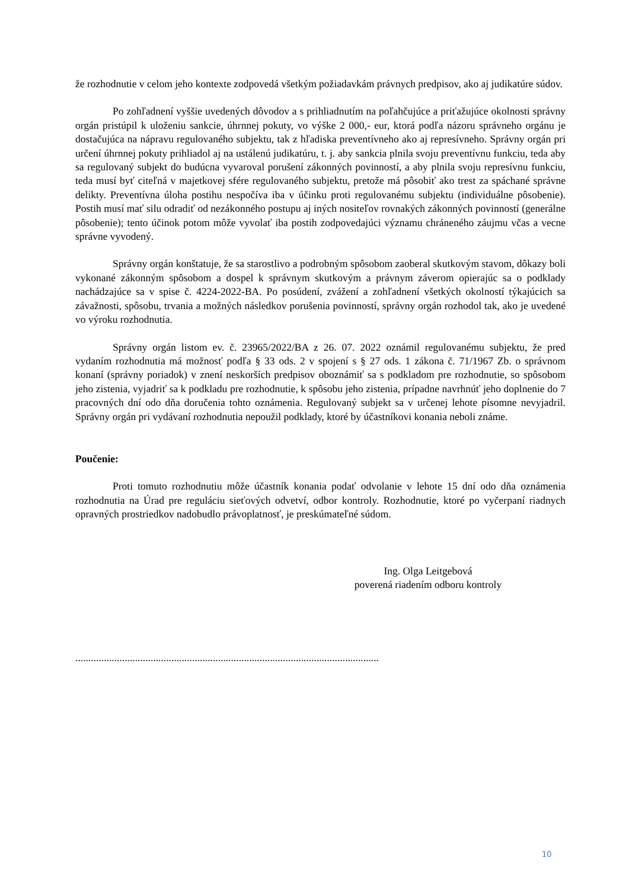že rozhodnutie v celom jeho kontexte zodpovedá všetkým požiadavkám právnych predpisov, ako aj judikatúre súdov.
Po zohľadnení vyššie uvedených dôvodov a s prihliadnutím na poľahčujúce a priťažujúce okolnosti správny orgán pristúpil k uloženiu sankcie, úhrnnej pokuty, vo výške 2 000,- eur, ktorá podľa názoru správneho orgánu je dostačujúca na nápravu regulovaného subjektu, tak z hľadiska preventívneho ako aj represívneho. Správny orgán pri určení úhrnnej pokuty prihliadol aj na ustálenú judikatúru, t. j. aby sankcia plnila svoju preventívnu funkciu, teda aby sa regulovaný subjekt do budúcna vyvaroval porušení zákonných povinností, a aby plnila svoju represívnu funkciu, teda musí byť citeľná v majetkovej sfére regulovaného subjektu, pretože má pôsobiť ako trest za spáchané správne delikty. Preventívna úloha postihu nespočíva iba v účinku proti regulovanému subjektu (individuálne pôsobenie). Postih musí mať silu odradiť od nezákonného postupu aj iných nositeľov rovnakých zákonných povinností (generálne pôsobenie); tento účinok potom môže vyvolať iba postih zodpovedajúci významu chráneného záujmu včas a vecne správne vyvodený.
Správny orgán konštatuje, že sa starostlivo a podrobným spôsobom zaoberal skutkovým stavom, dôkazy boli vykonané zákonným spôsobom a dospel k správnym skutkovým a právnym záverom opierajúc sa o podklady nachádzajúce sa v spise č. 4224-2022-BA. Po posúdení, zvážení a zohľadnení všetkých okolností týkajúcich sa závažnosti, spôsobu, trvania a možných následkov porušenia povinností, správny orgán rozhodol tak, ako je uvedené vo výroku rozhodnutia.
Správny orgán listom ev. č. 23965/2022/BA z 26. 07. 2022 oznámil regulovanému subjektu, že pred vydaním rozhodnutia má možnosť podľa § 33 ods. 2 v spojení s § 27 ods. 1 zákona č. 71/1967 Zb. o správnom konaní (správny poriadok) v znení neskorších predpisov oboznámiť sa s podkladom pre rozhodnutie, so spôsobom jeho zistenia, vyjadriť sa k podkladu pre rozhodnutie, k spôsobu jeho zistenia, prípadne navrhnúť jeho doplnenie do 7 pracovných dní odo dňa doručenia tohto oznámenia. Regulovaný subjekt sa v určenej lehote písomne nevyjadril. Správny orgán pri vydávaní rozhodnutia nepoužil podklady, ktoré by účastníkovi konania neboli známe.
Poučenie:
Proti tomuto rozhodnutiu môže účastník konania podať odvolanie v lehote 15 dní odo dňa oznámenia rozhodnutia na Úrad pre reguláciu sieťových odvetví, odbor kontroly. Rozhodnutie, ktoré po vyčerpaní riadnych opravných prostriedkov nadobudlo právoplatnosť, je preskúmateľné súdom.
Ing. Olga Leitgebová
poverená riadením odboru kontroly
.....................................................................................................................
10